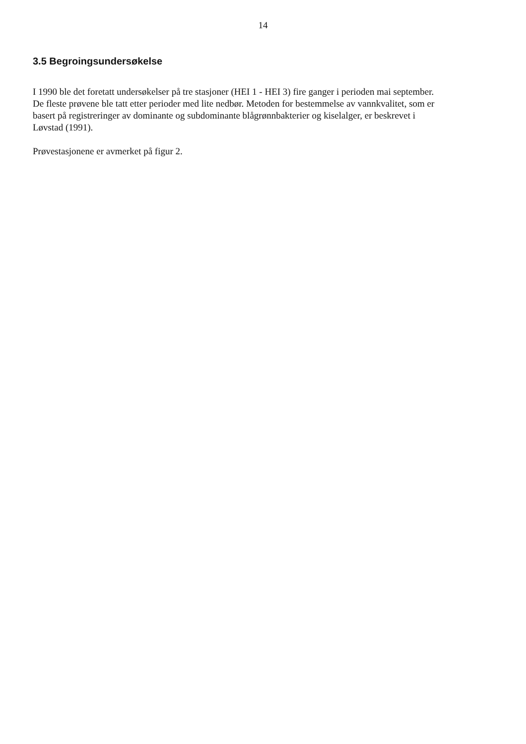14
3.5 Begroingsundersøkelse
I 1990 ble det foretatt undersøkelser på tre stasjoner (HEI 1 - HEI 3) fire ganger i perioden mai september. De fleste prøvene ble tatt etter perioder med lite nedbør. Metoden for bestemmelse av vannkvalitet, som er basert på registreringer av dominante og subdominante blågrønnbakterier og kiselalger, er beskrevet i Løvstad (1991).
Prøvestasjonene er avmerket på figur 2.